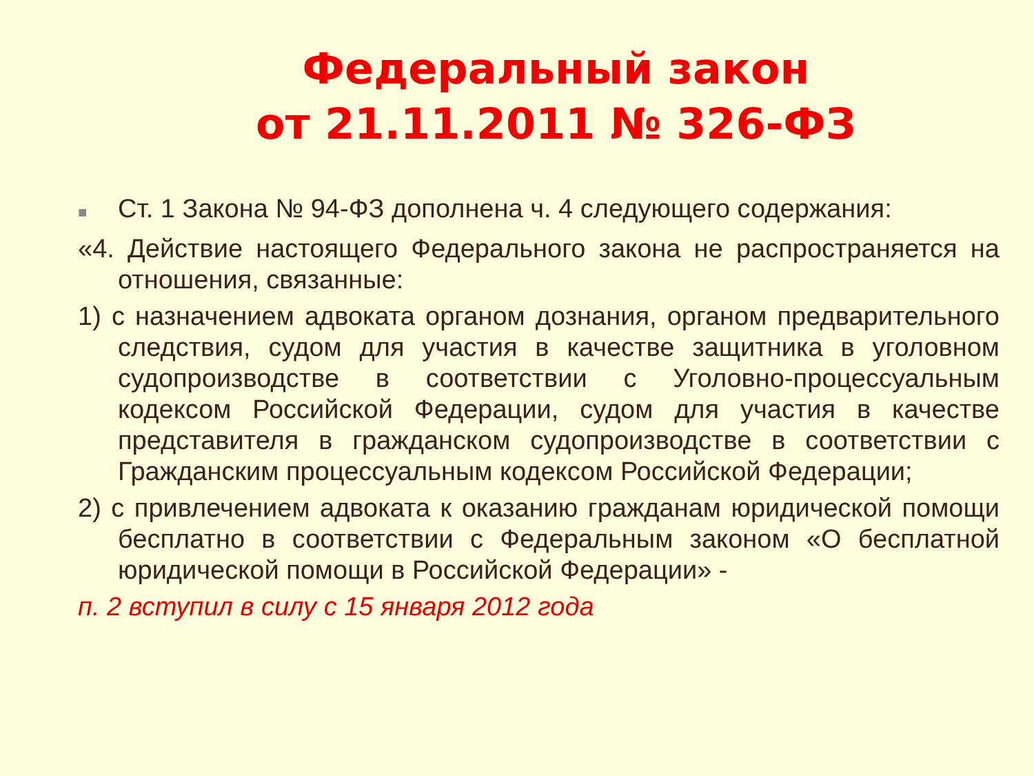Федеральный закон
от 21.11.2011 № 326-ФЗ
■ Ст. 1 Закона № 94-ФЗ дополнена ч. 4 следующего содержания:
«4. Действие настоящего Федерального закона не распространяется на отношения, связанные:
1) с назначением адвоката органом дознания, органом предварительного следствия, судом для участия в качестве защитника в уголовном судопроизводстве в соответствии с Уголовно-процессуальным кодексом Российской Федерации, судом для участия в качестве представителя в гражданском судопроизводстве в соответствии с Гражданским процессуальным кодексом Российской Федерации;
2) с привлечением адвоката к оказанию гражданам юридической помощи бесплатно в соответствии с Федеральным законом «О бесплатной юридической помощи в Российской Федерации» -
п. 2 вступил в силу с 15 января 2012 года